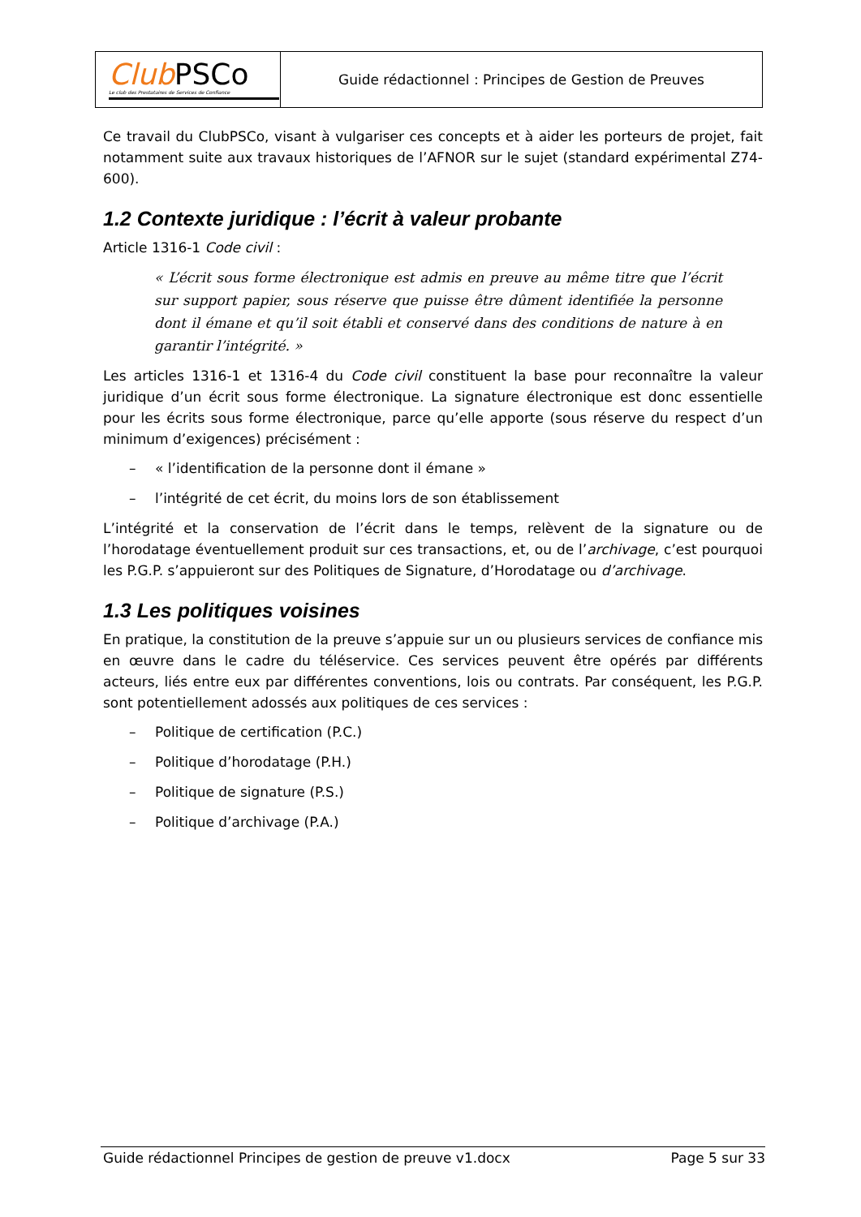| Club PSCo Le club des Prestataires de Services de Confiance | Guide rédactionnel : Principes de Gestion de Preuves |
Ce travail du ClubPSCo, visant à vulgariser ces concepts et à aider les porteurs de projet, fait notamment suite aux travaux historiques de l’AFNOR sur le sujet (standard expérimental Z74-600).
1.2 Contexte juridique : l’écrit à valeur probante
Article 1316-1 Code civil :
« L’écrit sous forme électronique est admis en preuve au même titre que l’écrit sur support papier, sous réserve que puisse être dûment identifiée la personne dont il émane et qu’il soit établi et conservé dans des conditions de nature à en garantir l’intégrité. »
Les articles 1316-1 et 1316-4 du Code civil constituent la base pour reconnaître la valeur juridique d’un écrit sous forme électronique. La signature électronique est donc essentielle pour les écrits sous forme électronique, parce qu’elle apporte (sous réserve du respect d’un minimum d’exigences) précisément :
– « l’identification de la personne dont il émane »
– l’intégrité de cet écrit, du moins lors de son établissement
L’intégrité et la conservation de l’écrit dans le temps, relèvent de la signature ou de l’horodatage éventuellement produit sur ces transactions, et, ou de l’archivage, c’est pourquoi les P.G.P. s’appuieront sur des Politiques de Signature, d’Horodatage ou d’archivage.
1.3 Les politiques voisines
En pratique, la constitution de la preuve s’appuie sur un ou plusieurs services de confiance mis en œuvre dans le cadre du téléservice. Ces services peuvent être opérés par différents acteurs, liés entre eux par différentes conventions, lois ou contrats. Par conséquent, les P.G.P. sont potentiellement adossés aux politiques de ces services :
– Politique de certification (P.C.)
– Politique d’horodatage (P.H.)
– Politique de signature (P.S.)
– Politique d’archivage (P.A.)
Guide rédactionnel Principes de gestion de preuve v1.docx Page 5 sur 33